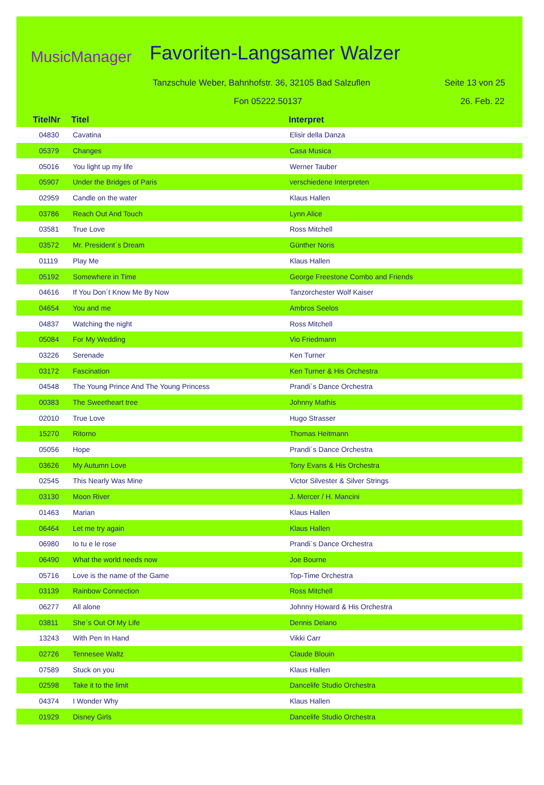MusicManager Favoriten-Langsamer Walzer
Tanzschule Weber, Bahnhofstr. 36, 32105 Bad Salzuflen
Seite 13 von 25
Fon 05222.50137 26. Feb. 22
TitelNr Titel Interpret
| 04830 | Cavatina | Elisir della Danza |
| 05379 | Changes | Casa Musica |
| 05016 | You light up my life | Werner Tauber |
| 05907 | Under the Bridges of Paris | verschiedene Interpreten |
| 02959 | Candle on the water | Klaus Hallen |
| 03786 | Reach Out And Touch | Lynn Alice |
| 03581 | True Love | Ross Mitchell |
| 03572 | Mr. President´s Dream | Günther Noris |
| 01119 | Play Me | Klaus Hallen |
| 05192 | Somewhere in Time | George Freestone Combo and Friends |
| 04616 | If You Don´t Know Me By Now | Tanzorchester Wolf Kaiser |
| 04654 | You and me | Ambros Seelos |
| 04837 | Watching the night | Ross Mitchell |
| 05084 | For My Wedding | Vio Friedmann |
| 03226 | Serenade | Ken Turner |
| 03172 | Fascination | Ken Turner & His Orchestra |
| 04548 | The Young Prince And The Young Princess | Prandi´s Dance Orchestra |
| 00383 | The Sweetheart tree | Johnny Mathis |
| 02010 | True Love | Hugo Strasser |
| 15270 | Ritorno | Thomas Heitmann |
| 05056 | Hope | Prandi´s Dance Orchestra |
| 03626 | My Autumn Love | Tony Evans & His Orchestra |
| 02545 | This Nearly Was Mine | Victor Silvester & Silver Strings |
| 03130 | Moon River | J. Mercer / H. Mancini |
| 01463 | Marian | Klaus Hallen |
| 06464 | Let me try again | Klaus Hallen |
| 06980 | Io tu e le rose | Prandi´s Dance Orchestra |
| 06490 | What the world needs now | Joe Bourne |
| 05716 | Love is the name of the Game | Top-Time Orchestra |
| 03139 | Rainbow Connection | Ross Mitchell |
| 06277 | All alone | Johnny Howard & His Orchestra |
| 03811 | She´s Out Of My Life | Dennis Delano |
| 13243 | With Pen In Hand | Vikki Carr |
| 02726 | Tennesee Waltz | Claude Blouin |
| 07589 | Stuck on you | Klaus Hallen |
| 02598 | Take it to the limit | Dancelife Studio Orchestra |
| 04374 | I Wonder Why | Klaus Hallen |
| 01929 | Disney Girls | Dancelife Studio Orchestra |